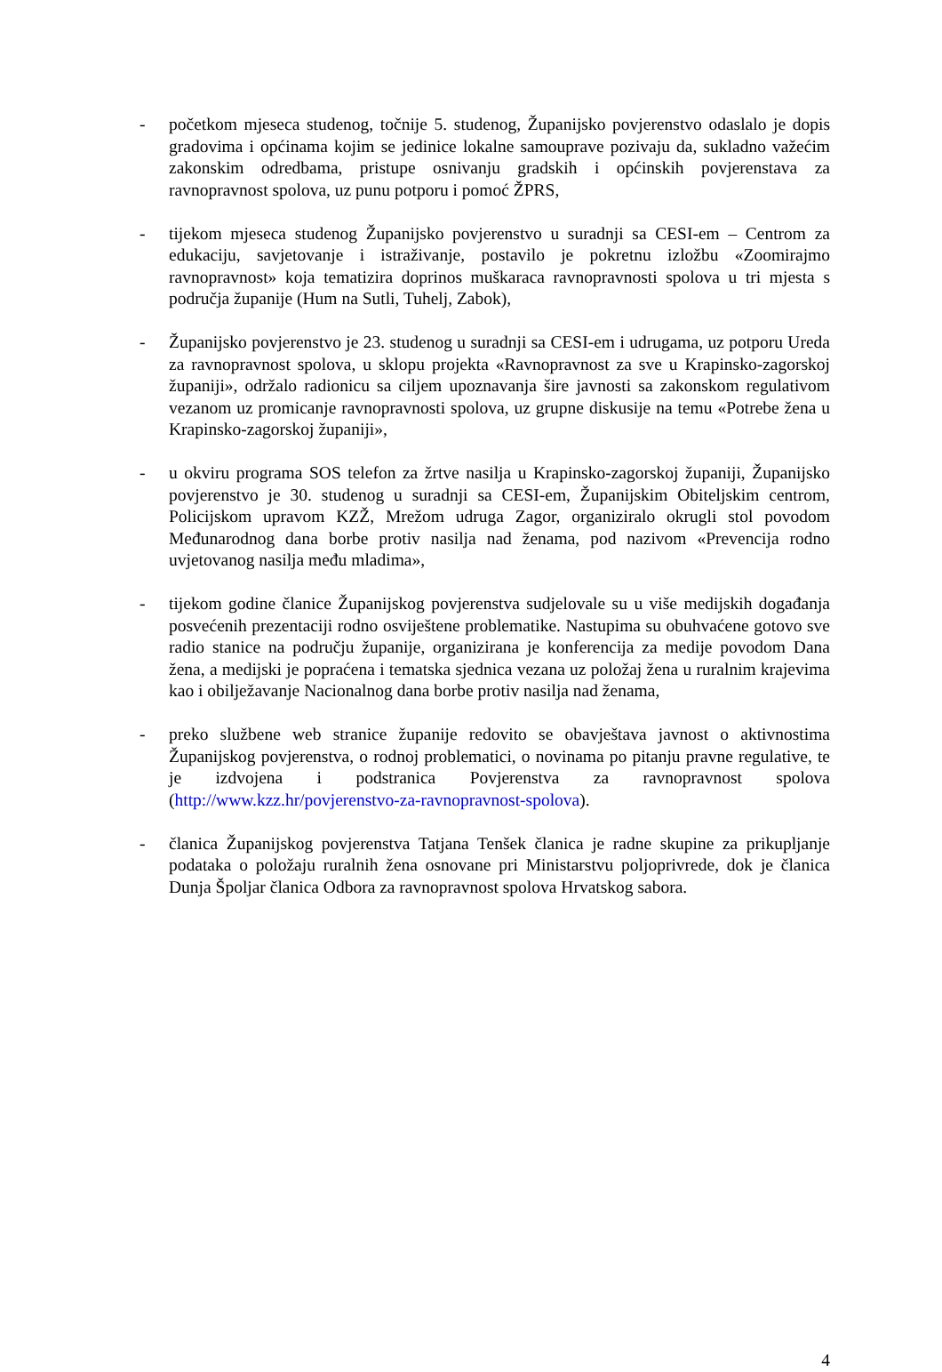- početkom mjeseca studenog, točnije 5. studenog, Županijsko povjerenstvo odaslalo je dopis gradovima i općinama kojim se jedinice lokalne samouprave pozivaju da, sukladno važećim zakonskim odredbama, pristupe osnivanju gradskih i općinskih povjerenstava za ravnopravnost spolova, uz punu potporu i pomoć ŽPRS,
- tijekom mjeseca studenog Županijsko povjerenstvo u suradnji sa CESI-em – Centrom za edukaciju, savjetovanje i istraživanje, postavilo je pokretnu izložbu «Zoomirajmo ravnopravnost» koja tematizira doprinos muškaraca ravnopravnosti spolova u tri mjesta s područja županije (Hum na Sutli, Tuhelj, Zabok),
- Županijsko povjerenstvo je 23. studenog u suradnji sa CESI-em i udrugama, uz potporu Ureda za ravnopravnost spolova, u sklopu projekta «Ravnopravnost za sve u Krapinsko-zagorskoj županiji», održalo radionicu sa ciljem upoznavanja šire javnosti sa zakonskom regulativom vezanom uz promicanje ravnopravnosti spolova, uz grupne diskusije na temu «Potrebe žena u Krapinsko-zagorskoj županiji»,
- u okviru programa SOS telefon za žrtve nasilja u Krapinsko-zagorskoj županiji, Županijsko povjerenstvo je 30. studenog u suradnji sa CESI-em, Županijskim Obiteljskim centrom, Policijskom upravom KZŽ, Mrežom udruga Zagor, organiziralo okrugli stol povodom Međunarodnog dana borbe protiv nasilja nad ženama, pod nazivom «Prevencija rodno uvjetovanog nasilja među mladima»,
- tijekom godine članice Županijskog povjerenstva sudjelovale su u više medijskih događanja posvećenih prezentaciji rodno osviještene problematike. Nastupima su obuhvaćene gotovo sve radio stanice na području županije, organizirana je konferencija za medije povodom Dana žena, a medijski je popraćena i tematska sjednica vezana uz položaj žena u ruralnim krajevima kao i obilježavanje Nacionalnog dana borbe protiv nasilja nad ženama,
- preko službene web stranice županije redovito se obavještava javnost o aktivnostima Županijskog povjerenstva, o rodnoj problematici, o novinama po pitanju pravne regulative, te je izdvojena i podstranica Povjerenstva za ravnopravnost spolova (http://www.kzz.hr/povjerenstvo-za-ravnopravnost-spolova).
- članica Županijskog povjerenstva Tatjana Tenšek članica je radne skupine za prikupljanje podataka o položaju ruralnih žena osnovane pri Ministarstvu poljoprivrede, dok je članica Dunja Špoljar članica Odbora za ravnopravnost spolova Hrvatskog sabora.
4